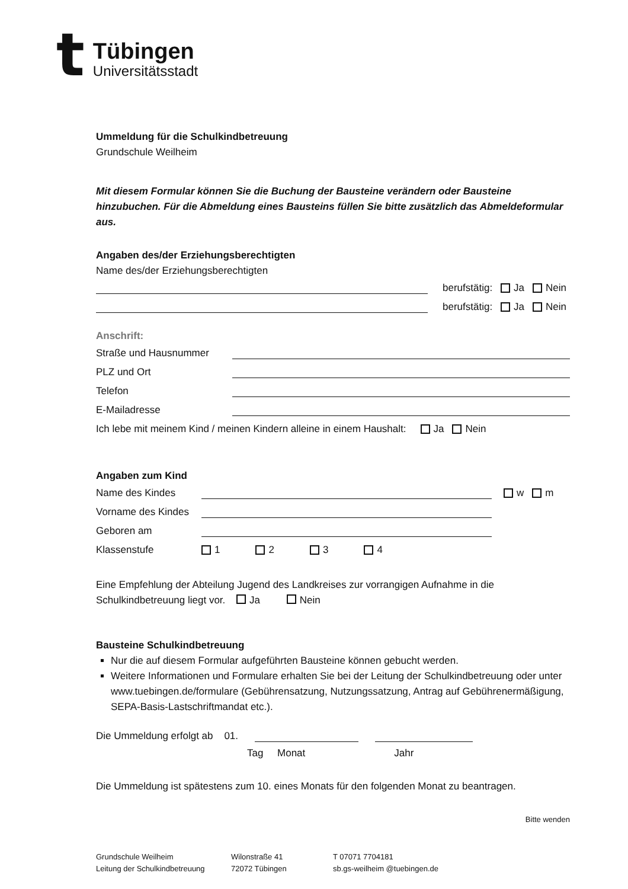t
Tübingen
Universitätsstadt
Ummeldung für die Schulkindbetreuung
Grundschule Weilheim
Mit diesem Formular können Sie die Buchung der Bausteine verändern oder Bausteine hinzubuchen. Für die Abmeldung eines Bausteins füllen Sie bitte zusätzlich das Abmeldeformular aus.
Angaben des/der Erziehungsberechtigten
Name des/der Erziehungsberechtigten
berufstätig: Ja Nein
berufstätig: Ja Nein
Anschrift:
Straße und Hausnummer
PLZ und Ort
Telefon
E-Mailadresse
Ich lebe mit meinem Kind / meinen Kindern alleine in einem Haushalt: Ja Nein
Angaben zum Kind
Name des Kindes
w m
Vorname des Kindes
Geboren am
Klassenstufe 1 2 3 4
Eine Empfehlung der Abteilung Jugend des Landkreises zur vorrangigen Aufnahme in die Schulkindbetreuung liegt vor. Ja Nein
Bausteine Schulkindbetreuung
Nur die auf diesem Formular aufgeführten Bausteine können gebucht werden.
Weitere Informationen und Formulare erhalten Sie bei der Leitung der Schulkindbetreuung oder unter www.tuebingen.de/formulare (Gebührensatzung, Nutzungssatzung, Antrag auf Gebührenermäßigung, SEPA-Basis-Lastschriftmandat etc.).
Die Ummeldung erfolgt ab 01.
Tag Monat Jahr
Die Ummeldung ist spätestens zum 10. eines Monats für den folgenden Monat zu beantragen.
Bitte wenden
Grundschule Weilheim
Leitung der Schulkindbetreuung
Wilonstraße 41
72072 Tübingen
T 07071 7704181
sb.gs-weilheim @tuebingen.de